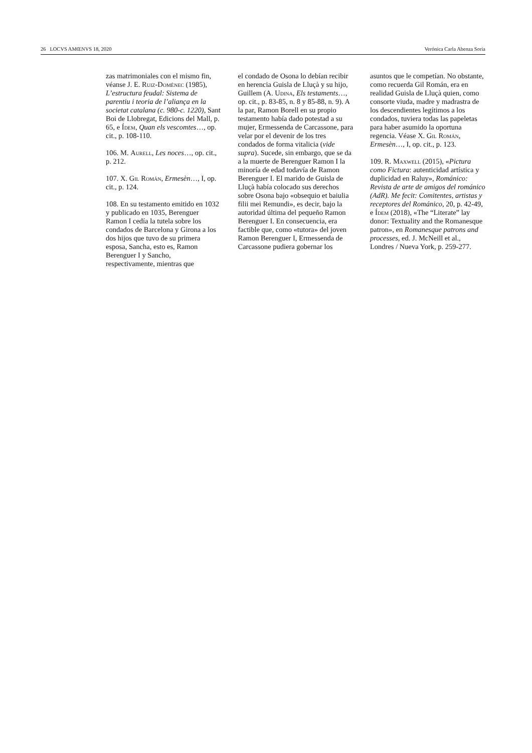26 LOCVS AMŒNVS 18, 2020 Verónica Carla Abenza Soria
zas matrimoniales con el mismo fin, véanse J. E. Ruiz-Domènec (1985), L’estructura feudal: Sistema de parentiu i teoria de l’aliança en la societat catalana (c. 980-c. 1220), Sant Boi de Llobregat, Edicions del Mall, p. 65, e Ídem, Quan els vescomtes…, op. cit., p. 108-110.
106. M. Aurell, Les noces…, op. cit., p. 212.
107. X. Gil Román, Ermesèn…, I, op. cit., p. 124.
108. En su testamento emitido en 1032 y publicado en 1035, Berenguer Ramon I cedía la tutela sobre los condados de Barcelona y Girona a los dos hijos que tuvo de su primera esposa, Sancha, esto es, Ramon Berenguer I y Sancho, respectivamente, mientras que
el condado de Osona lo debían recibir en herencia Guisla de Lluçà y su hijo, Guillem (A. Udina, Els testaments…, op. cit., p. 83-85, n. 8 y 85-88, n. 9). A la par, Ramon Borell en su propio testamento había dado potestad a su mujer, Ermessenda de Carcassone, para velar por el devenir de los tres condados de forma vitalicia (vide supra). Sucede, sin embargo, que se da a la muerte de Berenguer Ramon I la minoría de edad todavía de Ramon Berenguer I. El marido de Guisla de Lluçà había colocado sus derechos sobre Osona bajo «obsequio et baiulia filii mei Remundi», es decir, bajo la autoridad última del pequeño Ramon Berenguer I. En consecuencia, era factible que, como «tutora» del joven Ramon Berenguer I, Ermessenda de Carcassone pudiera gobernar los
asuntos que le competían. No obstante, como recuerda Gil Román, era en realidad Guisla de Lluçà quien, como consorte viuda, madre y madrastra de los descendientes legítimos a los condados, tuviera todas las papeletas para haber asumido la oportuna regencia. Véase X. Gil Román, Ermesèn…, I, op. cit., p. 123.
109. R. Maxwell (2015), «Pictura como Fictura: autenticidad artística y duplicidad en Raluy», Románico: Revista de arte de amigos del románico (AdR). Me fecit: Comitentes, artistas y receptores del Románico, 20, p. 42-49, e Ídem (2018), «The “Literate” lay donor: Textuality and the Romanesque patron», en Romanesque patrons and processes, ed. J. McNeill et al., Londres / Nueva York, p. 259-277.